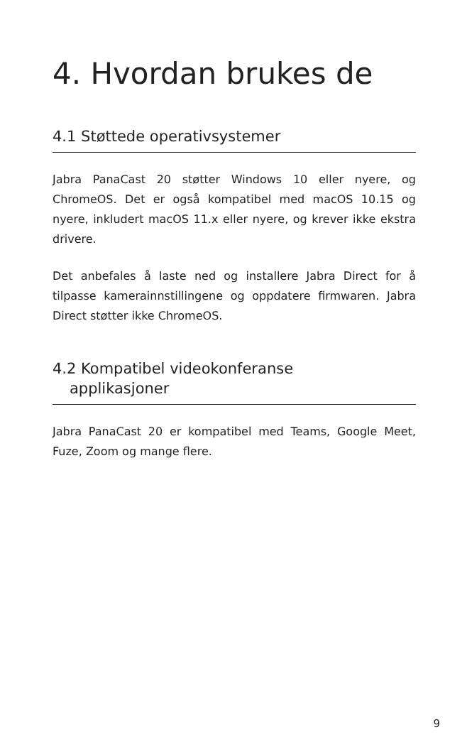4. Hvordan brukes de
4.1 Støttede operativsystemer
Jabra PanaCast 20 støtter Windows 10 eller nyere, og ChromeOS. Det er også kompatibel med macOS 10.15 og nyere, inkludert macOS 11.x eller nyere, og krever ikke ekstra drivere.
Det anbefales å laste ned og installere Jabra Direct for å tilpasse kamerainnstillingene og oppdatere firmwaren. Jabra Direct støtter ikke ChromeOS.
4.2 Kompatibel videokonferanse
applikasjoner
Jabra PanaCast 20 er kompatibel med Teams, Google Meet, Fuze, Zoom og mange flere.
9